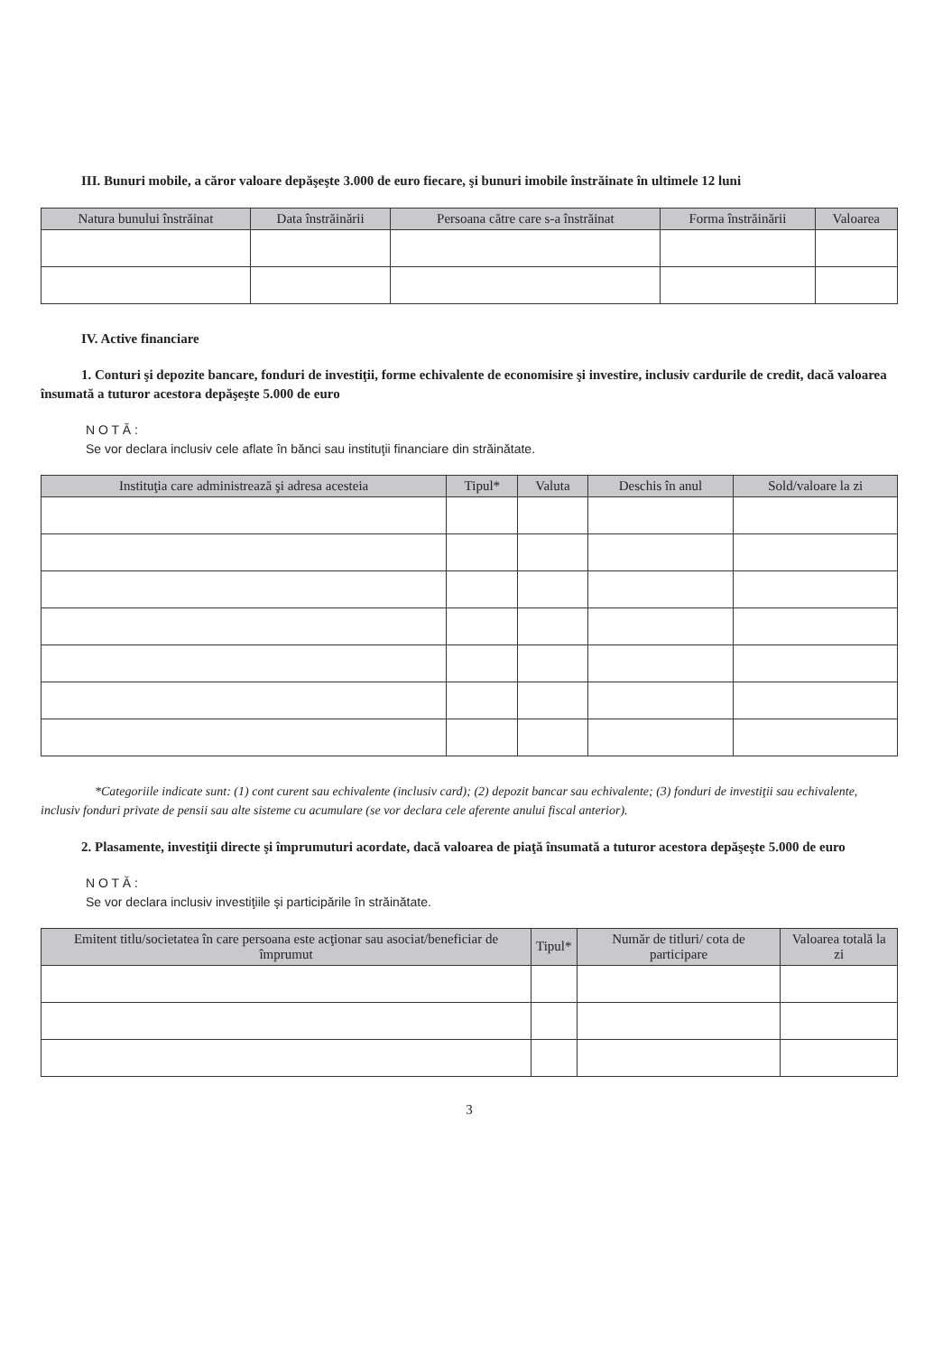III. Bunuri mobile, a căror valoare depăşeşte 3.000 de euro fiecare, şi bunuri imobile înstrăinate în ultimele 12 luni
| Natura bunului înstrăinat | Data înstrăinării | Persoana către care s-a înstrăinat | Forma înstrăinării | Valoarea |
| --- | --- | --- | --- | --- |
IV. Active financiare
1. Conturi şi depozite bancare, fonduri de investiţii, forme echivalente de economisire şi investire, inclusiv cardurile de credit, dacă valoarea însumată a tuturor acestora depăşeşte 5.000 de euro
N O T Ă :
Se vor declara inclusiv cele aflate în bănci sau instituţii financiare din străinătate.
| Instituţia care administrează şi adresa acesteia | Tipul* | Valuta | Deschis în anul | Sold/valoare la zi |
| --- | --- | --- | --- | --- |
*Categoriile indicate sunt: (1) cont curent sau echivalente (inclusiv card); (2) depozit bancar sau echivalente; (3) fonduri de investiţii sau echivalente, inclusiv fonduri private de pensii sau alte sisteme cu acumulare (se vor declara cele aferente anului fiscal anterior).
2. Plasamente, investiţii directe şi împrumuturi acordate, dacă valoarea de piaţă însumată a tuturor acestora depăşeşte 5.000 de euro
N O T Ă :
Se vor declara inclusiv investiţiile şi participările în străinătate.
| Emitent titlu/societatea în care persoana este acţionar sau asociat/beneficiar de împrumut | Tipul* | Număr de titluri/ cota de participare | Valoarea totală la zi |
| --- | --- | --- | --- |
3